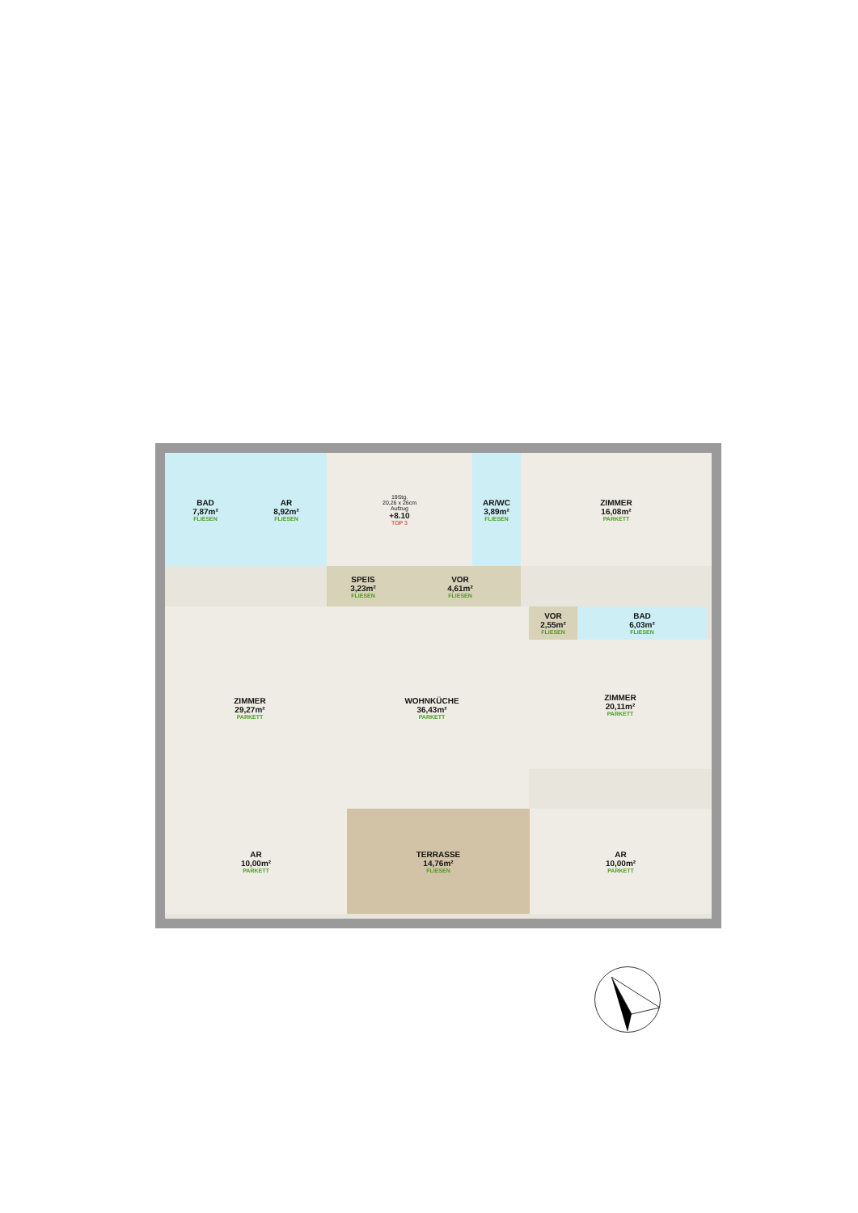BAD
7,87m²
FLIESEN
AR
8,92m²
FLIESEN
19Stg.
20,26 x 26cm
Aufzug
+8.10
TOP 3
AR/WC
3,89m²
FLIESEN
ZIMMER
16,08m²
PARKETT
SPEIS
3,23m²
FLIESEN
VOR
4,61m²
FLIESEN
ZIMMER
29,27m²
PARKETT
WOHNKÜCHE
36,43m²
PARKETT
VOR
2,55m²
FLIESEN
BAD
6,03m²
FLIESEN
ZIMMER
20,11m²
PARKETT
AR
10,00m²
PARKETT
TERRASSE
14,76m²
FLIESEN
AR
10,00m²
PARKETT